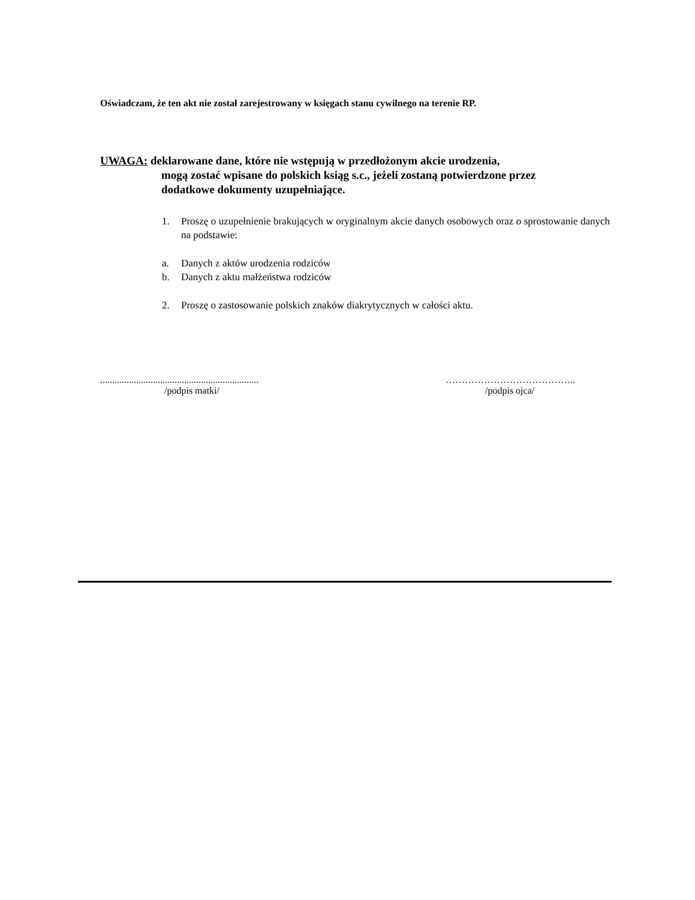Oświadczam, że ten akt nie został zarejestrowany w księgach stanu cywilnego na terenie RP.
UWAGA: deklarowane dane, które nie wstępują w przedłożonym akcie urodzenia,
mogą zostać wpisane do polskich ksiąg s.c., jeżeli zostaną potwierdzone przez
dodatkowe dokumenty uzupełniające.
1. Proszę o uzupełnienie brakujących w oryginalnym akcie danych osobowych oraz o sprostowanie danych na podstawie:
a. Danych z aktów urodzenia rodziców
b. Danych z aktu małżeństwa rodziców
2. Proszę o zastosowanie polskich znaków diakrytycznych w całości aktu.
..................................................................
/podpis matki/
…………………………………..
/podpis ojca/